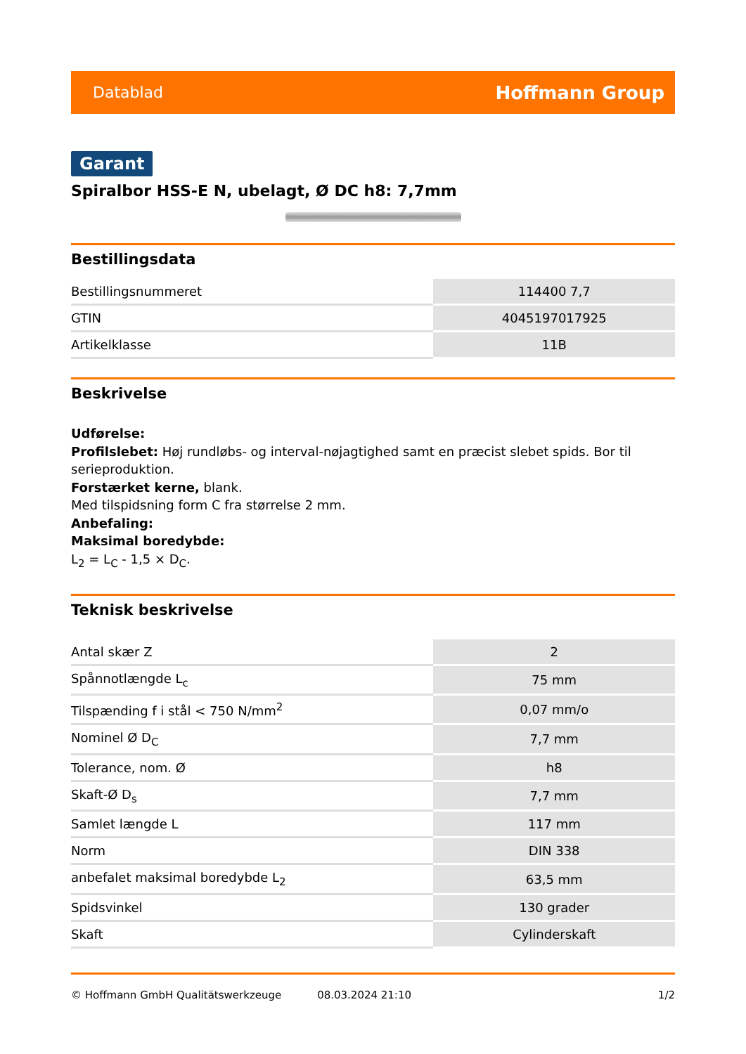Datablad Hoffmann Group
Garant
Spiralbor HSS-E N, ubelagt, Ø DC h8: 7,7mm
Bestillingsdata
| Bestillingsnummeret | 114400 7,7 |
| GTIN | 4045197017925 |
| Artikelklasse | 11B |
Beskrivelse
Udførelse:
Profilslebet: Høj rundløbs- og interval-nøjagtighed samt en præcist slebet spids. Bor til serieproduktion.
Forstærket kerne, blank.
Med tilspidsning form C fra størrelse 2 mm.
Anbefaling:
Maksimal boredybde:
L<sub>2</sub> = L<sub>C</sub> - 1,5 × D<sub>C</sub>.
Teknisk beskrivelse
| Antal skær Z | 2 |
| Spånnotlængde L<sub>c</sub> | 75 mm |
| Tilspænding f i stål < 750 N/mm<sup>2</sup> | 0,07 mm/o |
| Nominel Ø D<sub>C</sub> | 7,7 mm |
| Tolerance, nom. Ø | h8 |
| Skaft-Ø D<sub>s</sub> | 7,7 mm |
| Samlet længde L | 117 mm |
| Norm | DIN 338 |
| anbefalet maksimal boredybde L<sub>2</sub> | 63,5 mm |
| Spidsvinkel | 130 grader |
| Skaft | Cylinderskaft |
© Hoffmann GmbH Qualitätswerkzeuge 08.03.2024 21:10 1/2